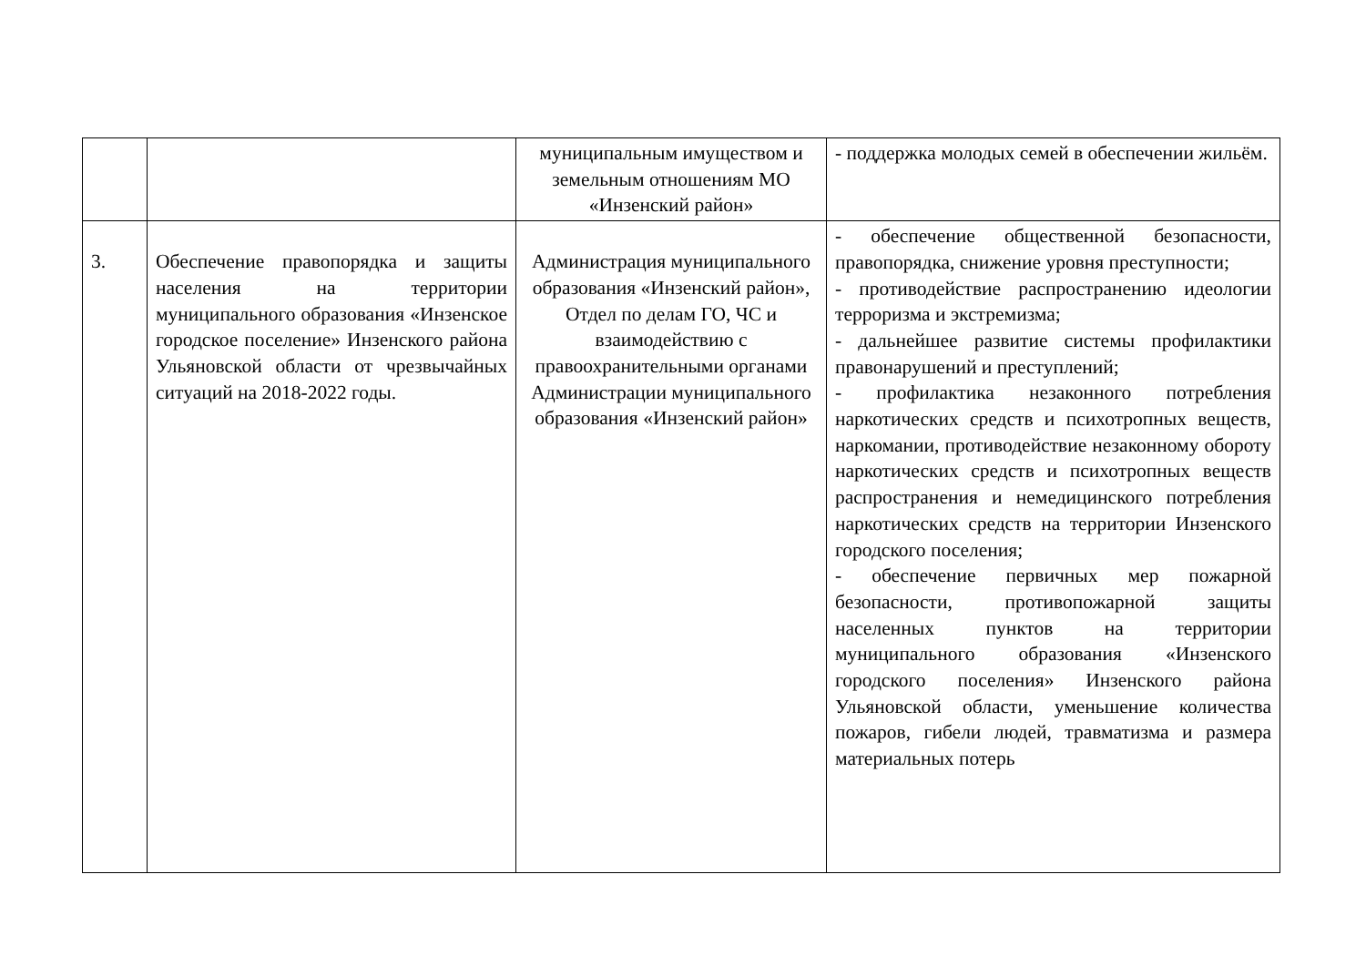| | | муниципальным имуществом и земельным отношениям МО «Инзенский район» | - поддержка молодых семей в обеспечении жильём. |
| 3. | Обеспечение правопорядка и защиты населения на территории муниципального образования «Инзенское городское поселение» Инзенского района Ульяновской области от чрезвычайных ситуаций на 2018-2022 годы. | Администрация муниципального образования «Инзенский район», Отдел по делам ГО, ЧС и взаимодействию с правоохранительными органами Администрации муниципального образования «Инзенский район» | - обеспечение общественной безопасности, правопорядка, снижение уровня преступности; - противодействие распространению идеологии терроризма и экстремизма; - дальнейшее развитие системы профилактики правонарушений и преступлений; - профилактика незаконного потребления наркотических средств и психотропных веществ, наркомании, противодействие незаконному обороту наркотических средств и психотропных веществ распространения и немедицинского потребления наркотических средств на территории Инзенского городского поселения; - обеспечение первичных мер пожарной безопасности, противопожарной защиты населенных пунктов на территории муниципального образования «Инзенского городского поселения» Инзенского района Ульяновской области, уменьшение количества пожаров, гибели людей, травматизма и размера материальных потерь |